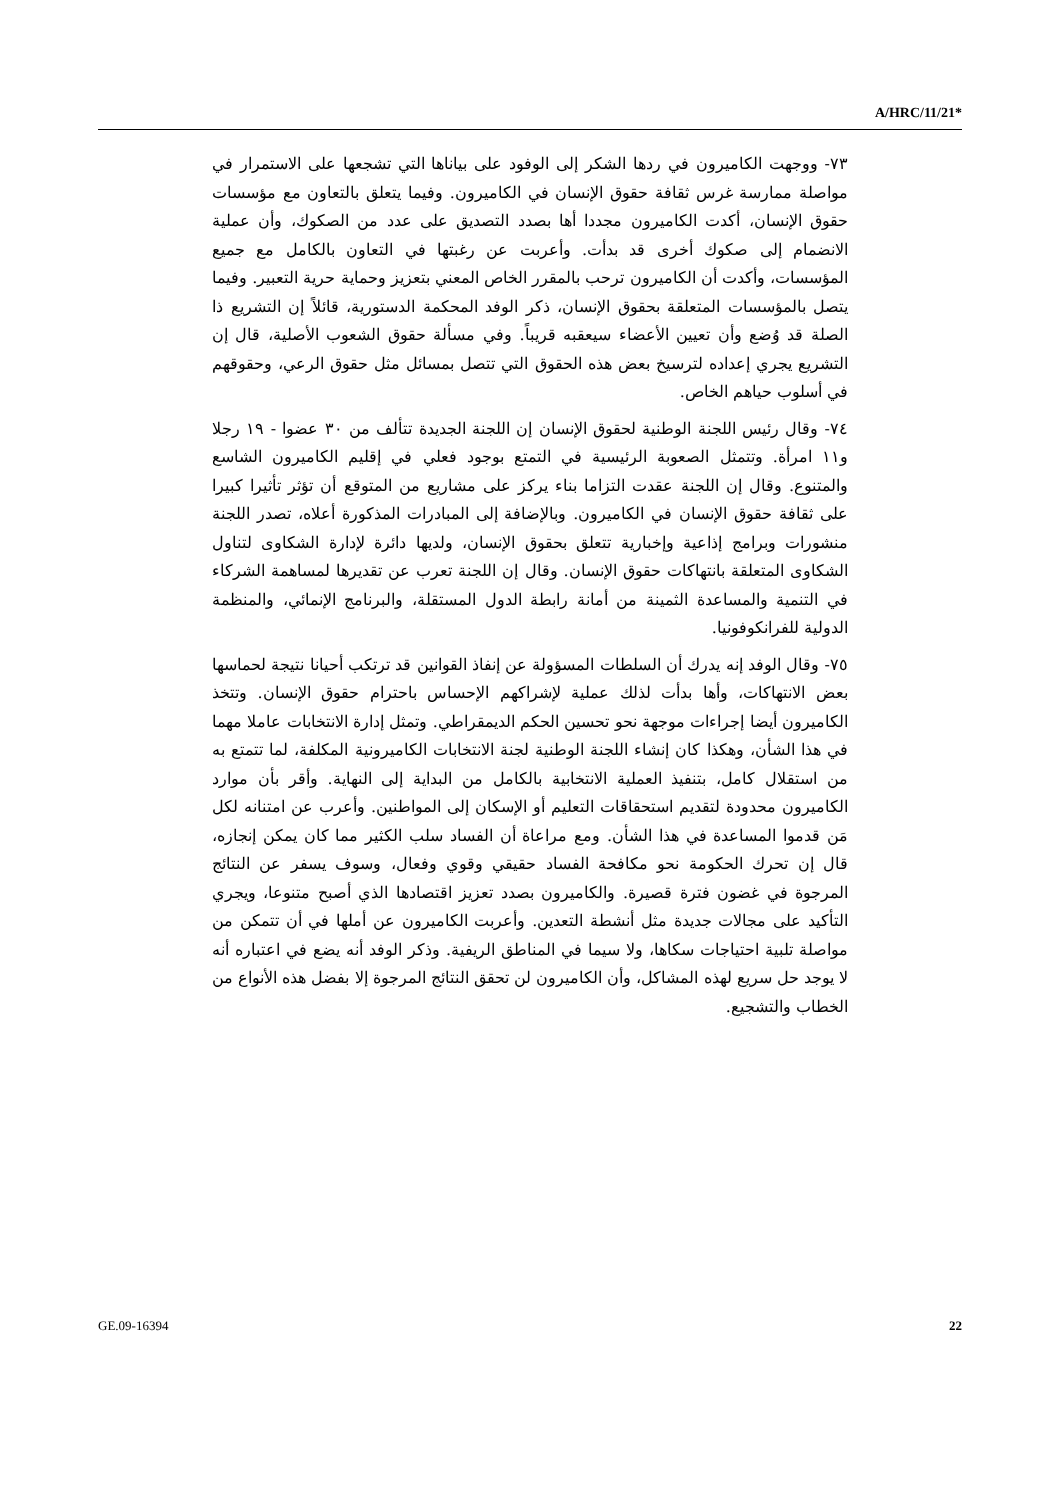A/HRC/11/21*
٧٣- ووجهت الكاميرون في ردها الشكر إلى الوفود على بياناها التي تشجعها على الاستمرار في مواصلة ممارسة غرس ثقافة حقوق الإنسان في الكاميرون. وفيما يتعلق بالتعاون مع مؤسسات حقوق الإنسان، أكدت الكاميرون مجددا أها بصدد التصديق على عدد من الصكوك، وأن عملية الانضمام إلى صكوك أخرى قد بدأت. وأعربت عن رغبتها في التعاون بالكامل مع جميع المؤسسات، وأكدت أن الكاميرون ترحب بالمقرر الخاص المعني بتعزيز وحماية حرية التعبير. وفيما يتصل بالمؤسسات المتعلقة بحقوق الإنسان، ذكر الوفد المحكمة الدستورية، قائلاً إن التشريع ذا الصلة قد وُضع وأن تعيين الأعضاء سيعقبه قريباً. وفي مسألة حقوق الشعوب الأصلية، قال إن التشريع يجري إعداده لترسيخ بعض هذه الحقوق التي تتصل بمسائل مثل حقوق الرعي، وحقوقهم في أسلوب حياهم الخاص.
٧٤- وقال رئيس اللجنة الوطنية لحقوق الإنسان إن اللجنة الجديدة تتألف من ٣٠ عضوا - ١٩ رجلا و١١ امرأة. وتتمثل الصعوبة الرئيسية في التمتع بوجود فعلي في إقليم الكاميرون الشاسع والمتنوع. وقال إن اللجنة عقدت التزاما بناء يركز على مشاريع من المتوقع أن تؤثر تأثيرا كبيرا على ثقافة حقوق الإنسان في الكاميرون. وبالإضافة إلى المبادرات المذكورة أعلاه، تصدر اللجنة منشورات وبرامج إذاعية وإخبارية تتعلق بحقوق الإنسان، ولديها دائرة لإدارة الشكاوى لتناول الشكاوى المتعلقة بانتهاكات حقوق الإنسان. وقال إن اللجنة تعرب عن تقديرها لمساهمة الشركاء في التنمية والمساعدة الثمينة من أمانة رابطة الدول المستقلة، والبرنامج الإنمائي، والمنظمة الدولية للفرانكوفونيا.
٧٥- وقال الوفد إنه يدرك أن السلطات المسؤولة عن إنفاذ القوانين قد ترتكب أحيانا نتيجة لحماسها بعض الانتهاكات، وأها بدأت لذلك عملية لإشراكهم الإحساس باحترام حقوق الإنسان. وتتخذ الكاميرون أيضا إجراءات موجهة نحو تحسين الحكم الديمقراطي. وتمثل إدارة الانتخابات عاملا مهما في هذا الشأن، وهكذا كان إنشاء اللجنة الوطنية لجنة الانتخابات الكاميرونية المكلفة، لما تتمتع به من استقلال كامل، بتنفيذ العملية الانتخابية بالكامل من البداية إلى النهاية. وأقر بأن موارد الكاميرون محدودة لتقديم استحقاقات التعليم أو الإسكان إلى المواطنين. وأعرب عن امتنانه لكل مَن قدموا المساعدة في هذا الشأن. ومع مراعاة أن الفساد سلب الكثير مما كان يمكن إنجازه، قال إن تحرك الحكومة نحو مكافحة الفساد حقيقي وقوي وفعال، وسوف يسفر عن النتائج المرجوة في غضون فترة قصيرة. والكاميرون بصدد تعزيز اقتصادها الذي أصبح متنوعا، ويجري التأكيد على مجالات جديدة مثل أنشطة التعدين. وأعربت الكاميرون عن أملها في أن تتمكن من مواصلة تلبية احتياجات سكاها، ولا سيما في المناطق الريفية. وذكر الوفد أنه يضع في اعتباره أنه لا يوجد حل سريع لهذه المشاكل، وأن الكاميرون لن تحقق النتائج المرجوة إلا بفضل هذه الأنواع من الخطاب والتشجيع.
GE.09-16394 22